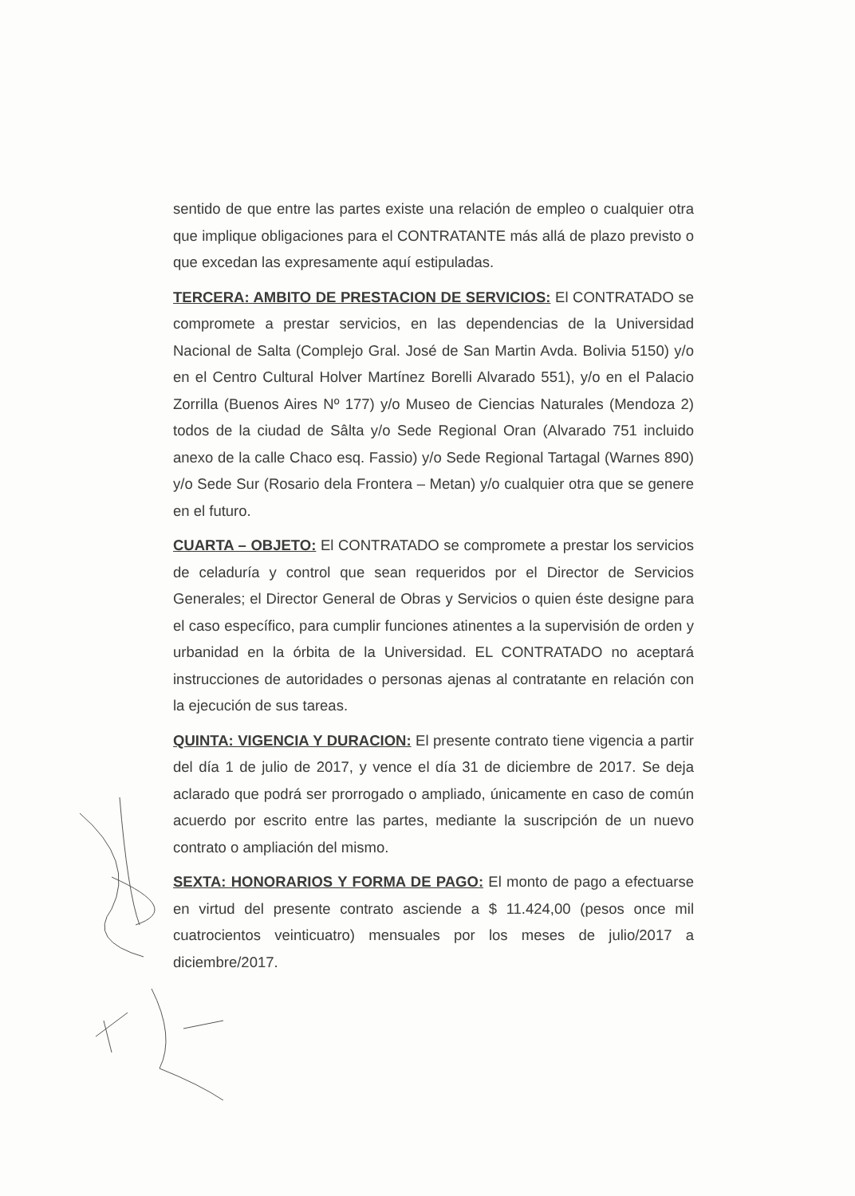sentido de que entre las partes existe una relación de empleo o cualquier otra que implique obligaciones para el CONTRATANTE más allá de plazo previsto o que excedan las expresamente aquí estipuladas.
TERCERA: AMBITO DE PRESTACION DE SERVICIOS: El CONTRATADO se compromete a prestar servicios, en las dependencias de la Universidad Nacional de Salta (Complejo Gral. José de San Martin Avda. Bolivia 5150) y/o en el Centro Cultural Holver Martínez Borelli Alvarado 551), y/o en el Palacio Zorrilla (Buenos Aires Nº 177) y/o Museo de Ciencias Naturales (Mendoza 2) todos de la ciudad de Sâlta y/o Sede Regional Oran (Alvarado 751 incluido anexo de la calle Chaco esq. Fassio) y/o Sede Regional Tartagal (Warnes 890) y/o Sede Sur (Rosario dela Frontera – Metan) y/o cualquier otra que se genere en el futuro.
CUARTA – OBJETO: El CONTRATADO se compromete a prestar los servicios de celaduría y control que sean requeridos por el Director de Servicios Generales; el Director General de Obras y Servicios o quien éste designe para el caso específico, para cumplir funciones atinentes a la supervisión de orden y urbanidad en la órbita de la Universidad. EL CONTRATADO no aceptará instrucciones de autoridades o personas ajenas al contratante en relación con la ejecución de sus tareas.
QUINTA: VIGENCIA Y DURACION: El presente contrato tiene vigencia a partir del día 1 de julio de 2017, y vence el día 31 de diciembre de 2017. Se deja aclarado que podrá ser prorrogado o ampliado, únicamente en caso de común acuerdo por escrito entre las partes, mediante la suscripción de un nuevo contrato o ampliación del mismo.
SEXTA: HONORARIOS Y FORMA DE PAGO: El monto de pago a efectuarse en virtud del presente contrato asciende a $ 11.424,00 (pesos once mil cuatrocientos veinticuatro) mensuales por los meses de julio/2017 a diciembre/2017.